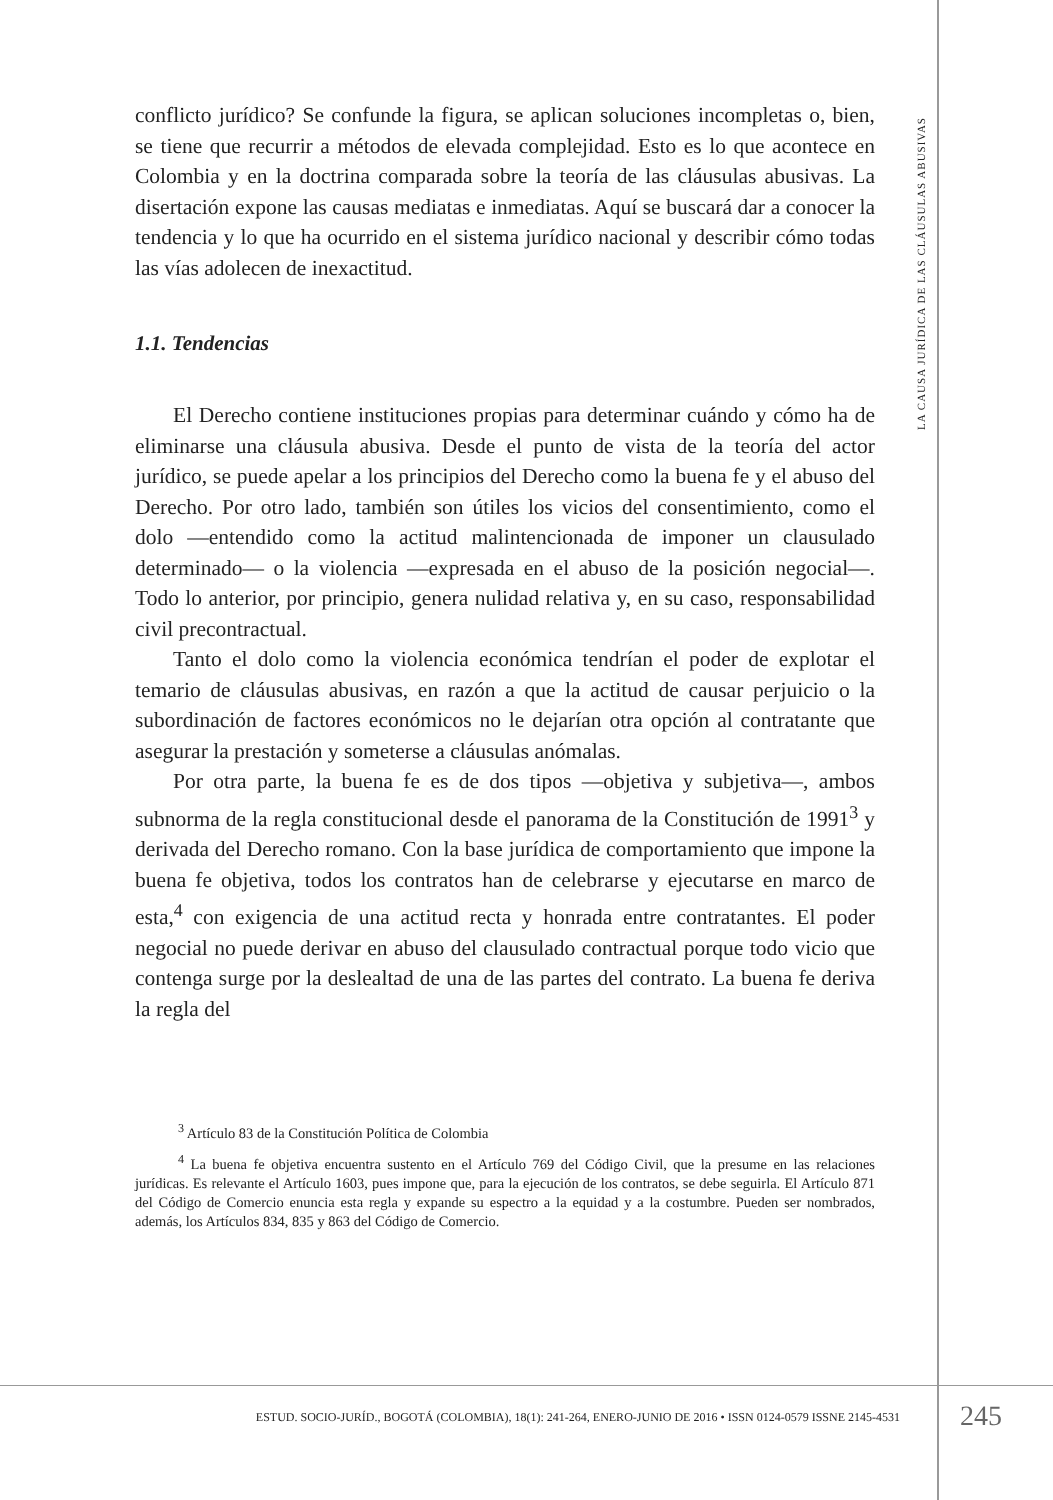conflicto jurídico? Se confunde la figura, se aplican soluciones incompletas o, bien, se tiene que recurrir a métodos de elevada complejidad. Esto es lo que acontece en Colombia y en la doctrina comparada sobre la teoría de las cláusulas abusivas. La disertación expone las causas mediatas e inmediatas. Aquí se buscará dar a conocer la tendencia y lo que ha ocurrido en el sistema jurídico nacional y describir cómo todas las vías adolecen de inexactitud.
1.1. Tendencias
El Derecho contiene instituciones propias para determinar cuándo y cómo ha de eliminarse una cláusula abusiva. Desde el punto de vista de la teoría del actor jurídico, se puede apelar a los principios del Derecho como la buena fe y el abuso del Derecho. Por otro lado, también son útiles los vicios del consentimiento, como el dolo —entendido como la actitud malintencionada de imponer un clausulado determinado— o la violencia —expresada en el abuso de la posición negocial—. Todo lo anterior, por principio, genera nulidad relativa y, en su caso, responsabilidad civil precontractual.
Tanto el dolo como la violencia económica tendrían el poder de explotar el temario de cláusulas abusivas, en razón a que la actitud de causar perjuicio o la subordinación de factores económicos no le dejarían otra opción al contratante que asegurar la prestación y someterse a cláusulas anómalas.
Por otra parte, la buena fe es de dos tipos —objetiva y subjetiva—, ambos subnorma de la regla constitucional desde el panorama de la Constitución de 1991<sup>3</sup> y derivada del Derecho romano. Con la base jurídica de comportamiento que impone la buena fe objetiva, todos los contratos han de celebrarse y ejecutarse en marco de esta,<sup>4</sup> con exigencia de una actitud recta y honrada entre contratantes. El poder negocial no puede derivar en abuso del clausulado contractual porque todo vicio que contenga surge por la deslealtad de una de las partes del contrato. La buena fe deriva la regla del
<sup>3</sup> Artículo 83 de la Constitución Política de Colombia
<sup>4</sup> La buena fe objetiva encuentra sustento en el Artículo 769 del Código Civil, que la presume en las relaciones jurídicas. Es relevante el Artículo 1603, pues impone que, para la ejecución de los contratos, se debe seguirla. El Artículo 871 del Código de Comercio enuncia esta regla y expande su espectro a la equidad y a la costumbre. Pueden ser nombrados, además, los Artículos 834, 835 y 863 del Código de Comercio.
LA CAUSA JURÍDICA DE LAS CLÁUSULAS ABUSIVAS
ESTUD. SOCIO-JURÍD., BOGOTÁ (COLOMBIA), 18(1): 241-264, ENERO-JUNIO DE 2016 • ISSN 0124-0579 ISSNE 2145-4531
245